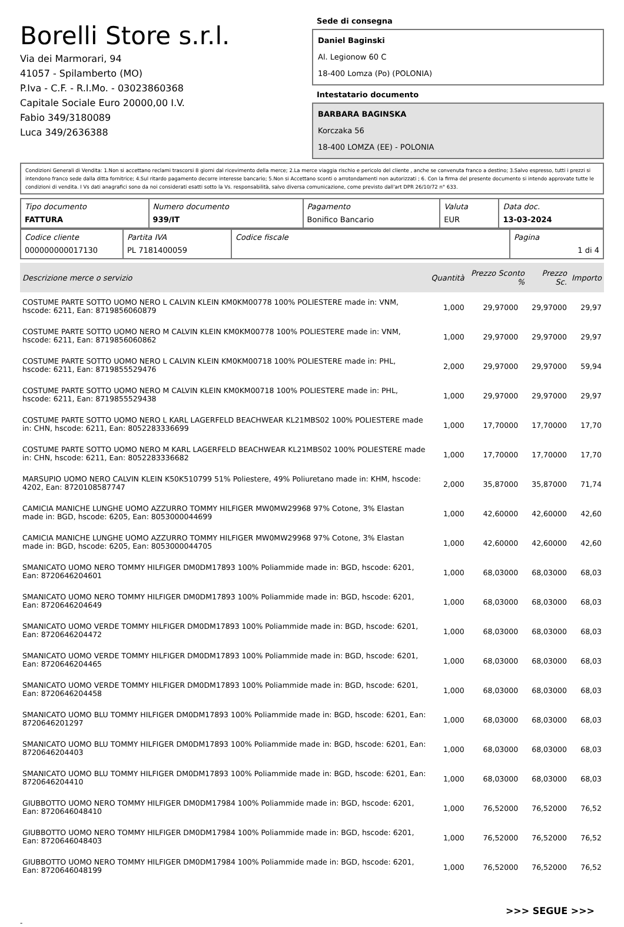Borelli Store s.r.l.
Via dei Marmorari, 94
41057 - Spilamberto (MO)
P.Iva - C.F. - R.I.Mo. - 03023860368
Capitale Sociale Euro 20000,00 I.V.
Fabio 349/3180089
Luca 349/2636388
Sede di consegna
Daniel Baginski
Al. Legionow 60 C
18-400 Lomza (Po) (POLONIA)
Intestatario documento
BARBARA BAGINSKA
Korczaka 56
18-400 LOMZA (EE) - POLONIA
Condizioni Generali di Vendita: 1.Non si accettano reclami trascorsi 8 giorni dal ricevimento della merce; 2.La merce viaggia rischio e pericolo del cliente , anche se convenuta franco a destino; 3.Salvo espresso, tutti i prezzi si intendono franco sede dalla ditta fornitrice; 4.Sul ritardo pagamento decorre interesse bancario; 5.Non si Accettano sconti o arrotondamenti non autorizzati ; 6. Con la firma del presente documento si intendo approvate tutte le condizioni di vendita. I Vs dati anagrafici sono da noi considerati esatti sotto la Vs. responsabilità, salvo diversa comunicazione, come previsto dall'art DPR 26/10/72 n° 633.
| Tipo documento FATTURA | Numero documento 939/IT | Pagamento Bonifico Bancario | Valuta EUR | Data doc. 13-03-2024 |
| Codice cliente 000000000017130 | Partita IVA PL 7181400059 | Codice fiscale | Pagina 1 di 4 |
| Descrizione merce o servizio | Quantità | Prezzo Sconto % | | Prezzo Sc. | Importo |
| --- | --- | --- | --- | --- | --- |
| COSTUME PARTE SOTTO UOMO NERO L CALVIN KLEIN KM0KM00778 100% POLIESTERE made in: VNM, hscode: 6211, Ean: 8719856060879 | 1,000 | 29,97000 | | 29,97000 | 29,97 |
| COSTUME PARTE SOTTO UOMO NERO M CALVIN KLEIN KM0KM00778 100% POLIESTERE made in: VNM, hscode: 6211, Ean: 8719856060862 | 1,000 | 29,97000 | | 29,97000 | 29,97 |
| COSTUME PARTE SOTTO UOMO NERO L CALVIN KLEIN KM0KM00718 100% POLIESTERE made in: PHL, hscode: 6211, Ean: 8719855529476 | 2,000 | 29,97000 | | 29,97000 | 59,94 |
| COSTUME PARTE SOTTO UOMO NERO M CALVIN KLEIN KM0KM00718 100% POLIESTERE made in: PHL, hscode: 6211, Ean: 8719855529438 | 1,000 | 29,97000 | | 29,97000 | 29,97 |
| COSTUME PARTE SOTTO UOMO NERO L KARL LAGERFELD BEACHWEAR KL21MBS02 100% POLIESTERE made in: CHN, hscode: 6211, Ean: 8052283336699 | 1,000 | 17,70000 | | 17,70000 | 17,70 |
| COSTUME PARTE SOTTO UOMO NERO M KARL LAGERFELD BEACHWEAR KL21MBS02 100% POLIESTERE made in: CHN, hscode: 6211, Ean: 8052283336682 | 1,000 | 17,70000 | | 17,70000 | 17,70 |
| MARSUPIO UOMO NERO CALVIN KLEIN K50K510799 51% Poliestere, 49% Poliuretano made in: KHM, hscode: 4202, Ean: 8720108587747 | 2,000 | 35,87000 | | 35,87000 | 71,74 |
| CAMICIA MANICHE LUNGHE UOMO AZZURRO TOMMY HILFIGER MW0MW29968 97% Cotone, 3% Elastan made in: BGD, hscode: 6205, Ean: 8053000044699 | 1,000 | 42,60000 | | 42,60000 | 42,60 |
| CAMICIA MANICHE LUNGHE UOMO AZZURRO TOMMY HILFIGER MW0MW29968 97% Cotone, 3% Elastan made in: BGD, hscode: 6205, Ean: 8053000044705 | 1,000 | 42,60000 | | 42,60000 | 42,60 |
| SMANICATO UOMO NERO TOMMY HILFIGER DM0DM17893 100% Poliammide made in: BGD, hscode: 6201, Ean: 8720646204601 | 1,000 | 68,03000 | | 68,03000 | 68,03 |
| SMANICATO UOMO NERO TOMMY HILFIGER DM0DM17893 100% Poliammide made in: BGD, hscode: 6201, Ean: 8720646204649 | 1,000 | 68,03000 | | 68,03000 | 68,03 |
| SMANICATO UOMO VERDE TOMMY HILFIGER DM0DM17893 100% Poliammide made in: BGD, hscode: 6201, Ean: 8720646204472 | 1,000 | 68,03000 | | 68,03000 | 68,03 |
| SMANICATO UOMO VERDE TOMMY HILFIGER DM0DM17893 100% Poliammide made in: BGD, hscode: 6201, Ean: 8720646204465 | 1,000 | 68,03000 | | 68,03000 | 68,03 |
| SMANICATO UOMO VERDE TOMMY HILFIGER DM0DM17893 100% Poliammide made in: BGD, hscode: 6201, Ean: 8720646204458 | 1,000 | 68,03000 | | 68,03000 | 68,03 |
| SMANICATO UOMO BLU TOMMY HILFIGER DM0DM17893 100% Poliammide made in: BGD, hscode: 6201, Ean: 8720646201297 | 1,000 | 68,03000 | | 68,03000 | 68,03 |
| SMANICATO UOMO BLU TOMMY HILFIGER DM0DM17893 100% Poliammide made in: BGD, hscode: 6201, Ean: 8720646204403 | 1,000 | 68,03000 | | 68,03000 | 68,03 |
| SMANICATO UOMO BLU TOMMY HILFIGER DM0DM17893 100% Poliammide made in: BGD, hscode: 6201, Ean: 8720646204410 | 1,000 | 68,03000 | | 68,03000 | 68,03 |
| GIUBBOTTO UOMO NERO TOMMY HILFIGER DM0DM17984 100% Poliammide made in: BGD, hscode: 6201, Ean: 8720646048410 | 1,000 | 76,52000 | | 76,52000 | 76,52 |
| GIUBBOTTO UOMO NERO TOMMY HILFIGER DM0DM17984 100% Poliammide made in: BGD, hscode: 6201, Ean: 8720646048403 | 1,000 | 76,52000 | | 76,52000 | 76,52 |
| GIUBBOTTO UOMO NERO TOMMY HILFIGER DM0DM17984 100% Poliammide made in: BGD, hscode: 6201, Ean: 8720646048199 | 1,000 | 76,52000 | | 76,52000 | 76,52 |
>>> SEGUE >>>
-